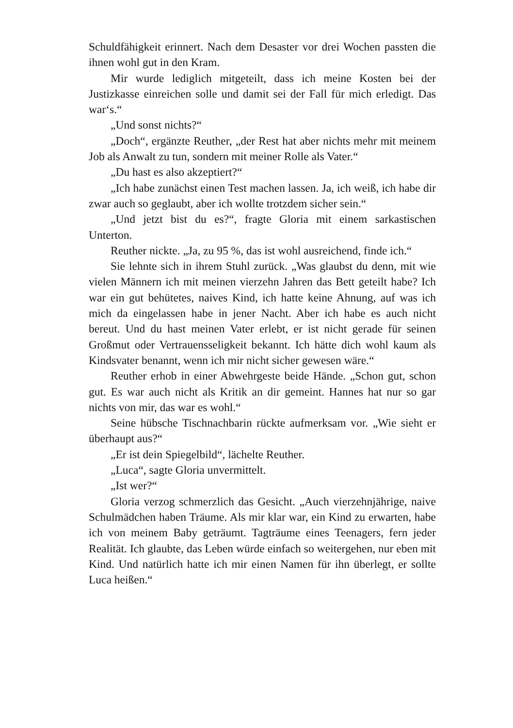Schuldfähigkeit erinnert. Nach dem Desaster vor drei Wochen passten die ihnen wohl gut in den Kram.
Mir wurde lediglich mitgeteilt, dass ich meine Kosten bei der Justizkasse einreichen solle und damit sei der Fall für mich erledigt. Das war‘s.“
„Und sonst nichts?“
„Doch“, ergänzte Reuther, „der Rest hat aber nichts mehr mit meinem Job als Anwalt zu tun, sondern mit meiner Rolle als Vater.“
„Du hast es also akzeptiert?“
„Ich habe zunächst einen Test machen lassen. Ja, ich weiß, ich habe dir zwar auch so geglaubt, aber ich wollte trotzdem sicher sein.“
„Und jetzt bist du es?“, fragte Gloria mit einem sarkasti­schen Unterton.
Reuther nickte. „Ja, zu 95 %, das ist wohl ausreichend, fin­de ich.“
Sie lehnte sich in ihrem Stuhl zurück. „Was glaubst du denn, mit wie vielen Männern ich mit meinen vierzehn Jahren das Bett geteilt habe? Ich war ein gut behütetes, naives Kind, ich hatte keine Ahnung, auf was ich mich da eingelassen habe in jener Nacht. Aber ich habe es auch nicht bereut. Und du hast meinen Vater erlebt, er ist nicht gerade für seinen Großmut oder Vertrauensseligkeit bekannt. Ich hätte dich wohl kaum als Kindsvater benannt, wenn ich mir nicht sicher gewesen wäre.“
Reuther erhob in einer Abwehrgeste beide Hände. „Schon gut, schon gut. Es war auch nicht als Kritik an dir gemeint. Hannes hat nur so gar nichts von mir, das war es wohl.“
Seine hübsche Tischnachbarin rückte aufmerksam vor. „Wie sieht er überhaupt aus?“
„Er ist dein Spiegelbild“, lächelte Reuther.
„Luca“, sagte Gloria unvermittelt.
„Ist wer?“
Gloria verzog schmerzlich das Gesicht. „Auch vierzehnjäh­rige, naive Schulmädchen haben Träume. Als mir klar war, ein Kind zu erwarten, habe ich von meinem Baby geträumt. Tag­träume eines Teenagers, fern jeder Realität. Ich glaubte, das Leben würde einfach so weitergehen, nur eben mit Kind. Und natürlich hatte ich mir einen Namen für ihn überlegt, er sollte Luca heißen.“